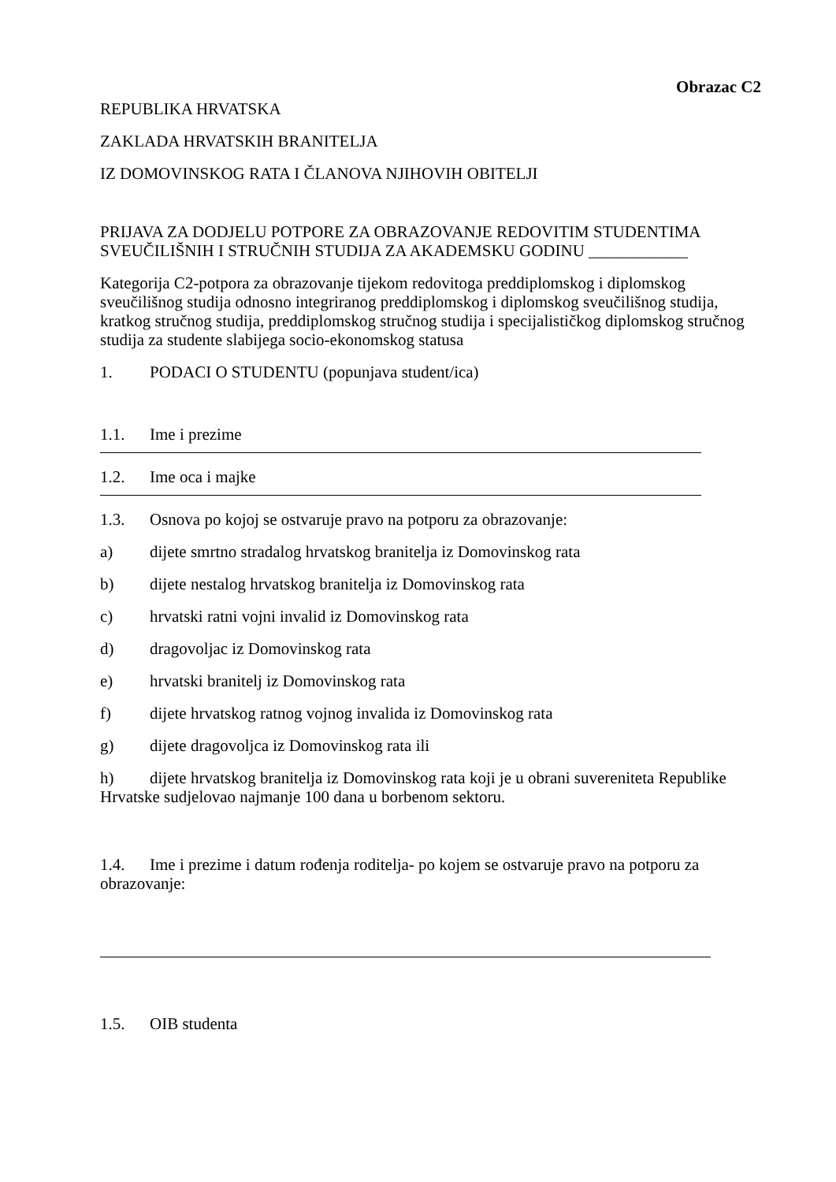Obrazac C2
REPUBLIKA HRVATSKA
ZAKLADA HRVATSKIH BRANITELJA
IZ DOMOVINSKOG RATA I ČLANOVA NJIHOVIH OBITELJI
PRIJAVA ZA DODJELU POTPORE ZA OBRAZOVANJE REDOVITIM STUDENTIMA SVEUČILIŠNIH I STRUČNIH STUDIJA ZA AKADEMSKU GODINU ____________
Kategorija C2-potpora za obrazovanje tijekom redovitoga preddiplomskog i diplomskog sveučilišnog studija odnosno integriranog preddiplomskog i diplomskog sveučilišnog studija, kratkog stručnog studija, preddiplomskog stručnog studija i specijalističkog diplomskog stručnog studija za studente slabijega socio-ekonomskog statusa
1. PODACI O STUDENTU (popunjava student/ica)
1.1. Ime i prezime
1.2. Ime oca i majke
1.3. Osnova po kojoj se ostvaruje pravo na potporu za obrazovanje:
a) dijete smrtno stradalog hrvatskog branitelja iz Domovinskog rata
b) dijete nestalog hrvatskog branitelja iz Domovinskog rata
c) hrvatski ratni vojni invalid iz Domovinskog rata
d) dragovoljac iz Domovinskog rata
e) hrvatski branitelj iz Domovinskog rata
f) dijete hrvatskog ratnog vojnog invalida iz Domovinskog rata
g) dijete dragovoljca iz Domovinskog rata ili
h) dijete hrvatskog branitelja iz Domovinskog rata koji je u obrani suvereniteta Republike Hrvatske sudjelovao najmanje 100 dana u borbenom sektoru.
1.4. Ime i prezime i datum rođenja roditelja- po kojem se ostvaruje pravo na potporu za obrazovanje:
1.5. OIB studenta